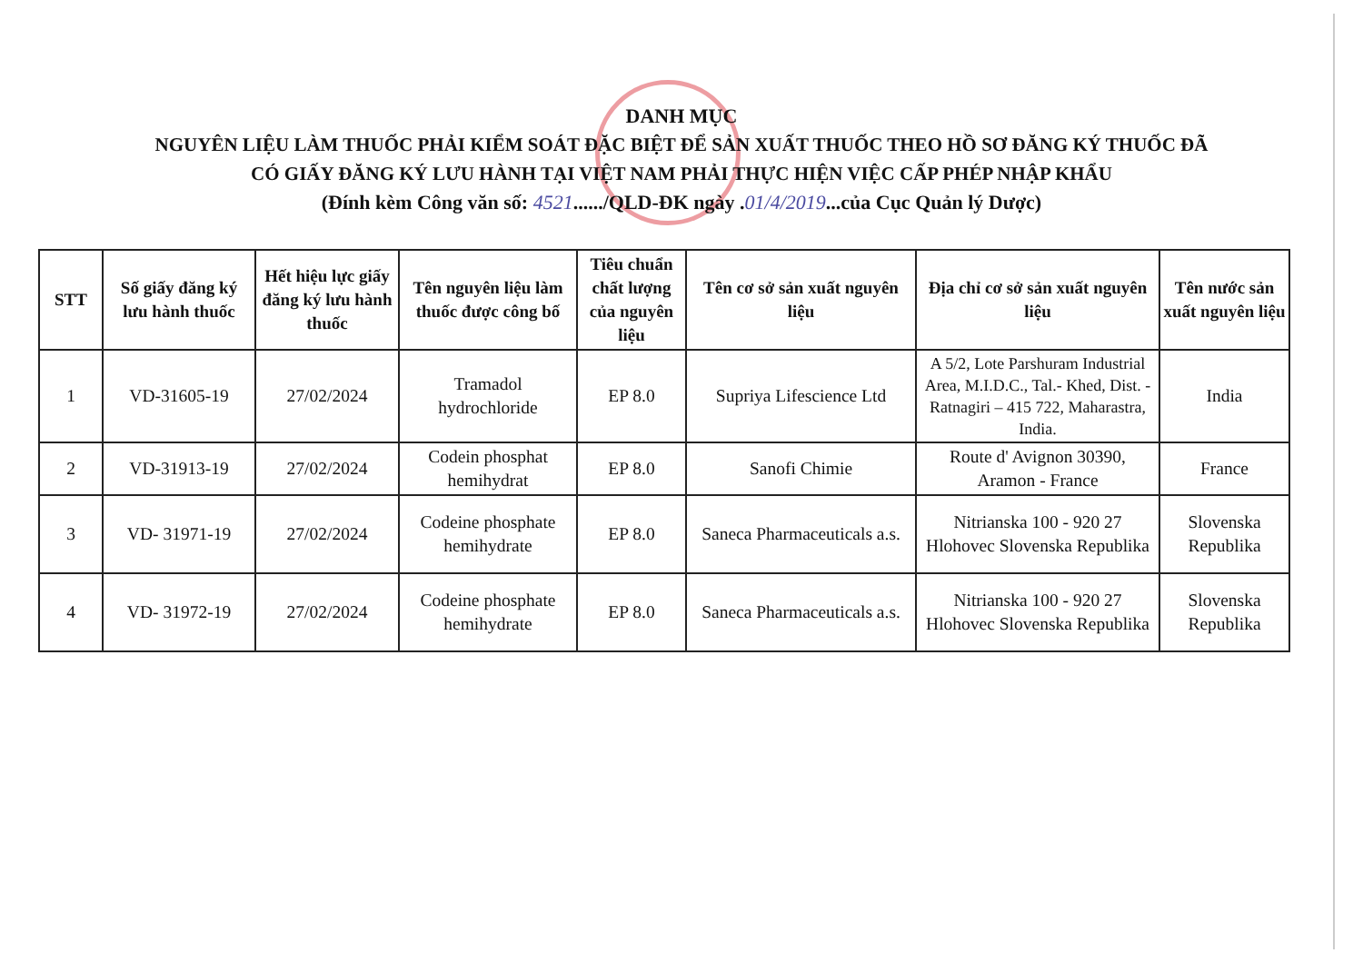DANH MỤC
NGUYÊN LIỆU LÀM THUỐC PHẢI KIỂM SOÁT ĐẶC BIỆT ĐỂ SẢN XUẤT THUỐC THEO HỒ SƠ ĐĂNG KÝ THUỐC ĐÃ
CÓ GIẤY ĐĂNG KÝ LƯU HÀNH TẠI VIỆT NAM PHẢI THỰC HIỆN VIỆC CẤP PHÉP NHẬP KHẨU
(Đính kèm Công văn số: 4521....../QLD-ĐK ngày .01/4/2019...của Cục Quản lý Dược)
| STT | Số giấy đăng ký lưu hành thuốc | Hết hiệu lực giấy đăng ký lưu hành thuốc | Tên nguyên liệu làm thuốc được công bố | Tiêu chuẩn chất lượng của nguyên liệu | Tên cơ sở sản xuất nguyên liệu | Địa chỉ cơ sở sản xuất nguyên liệu | Tên nước sản xuất nguyên liệu |
| --- | --- | --- | --- | --- | --- | --- | --- |
| 1 | VD-31605-19 | 27/02/2024 | Tramadol hydrochloride | EP 8.0 | Supriya Lifescience Ltd | A 5/2, Lote Parshuram Industrial Area, M.I.D.C., Tal.- Khed, Dist. -Ratnagiri – 415 722, Maharastra, India. | India |
| 2 | VD-31913-19 | 27/02/2024 | Codein phosphat hemihydrat | EP 8.0 | Sanofi Chimie | Route d' Avignon 30390, Aramon - France | France |
| 3 | VD- 31971-19 | 27/02/2024 | Codeine phosphate hemihydrate | EP 8.0 | Saneca Pharmaceuticals a.s. | Nitrianska 100 - 920 27 Hlohovec Slovenska Republika | Slovenska Republika |
| 4 | VD- 31972-19 | 27/02/2024 | Codeine phosphate hemihydrate | EP 8.0 | Saneca Pharmaceuticals a.s. | Nitrianska 100 - 920 27 Hlohovec Slovenska Republika | Slovenska Republika |